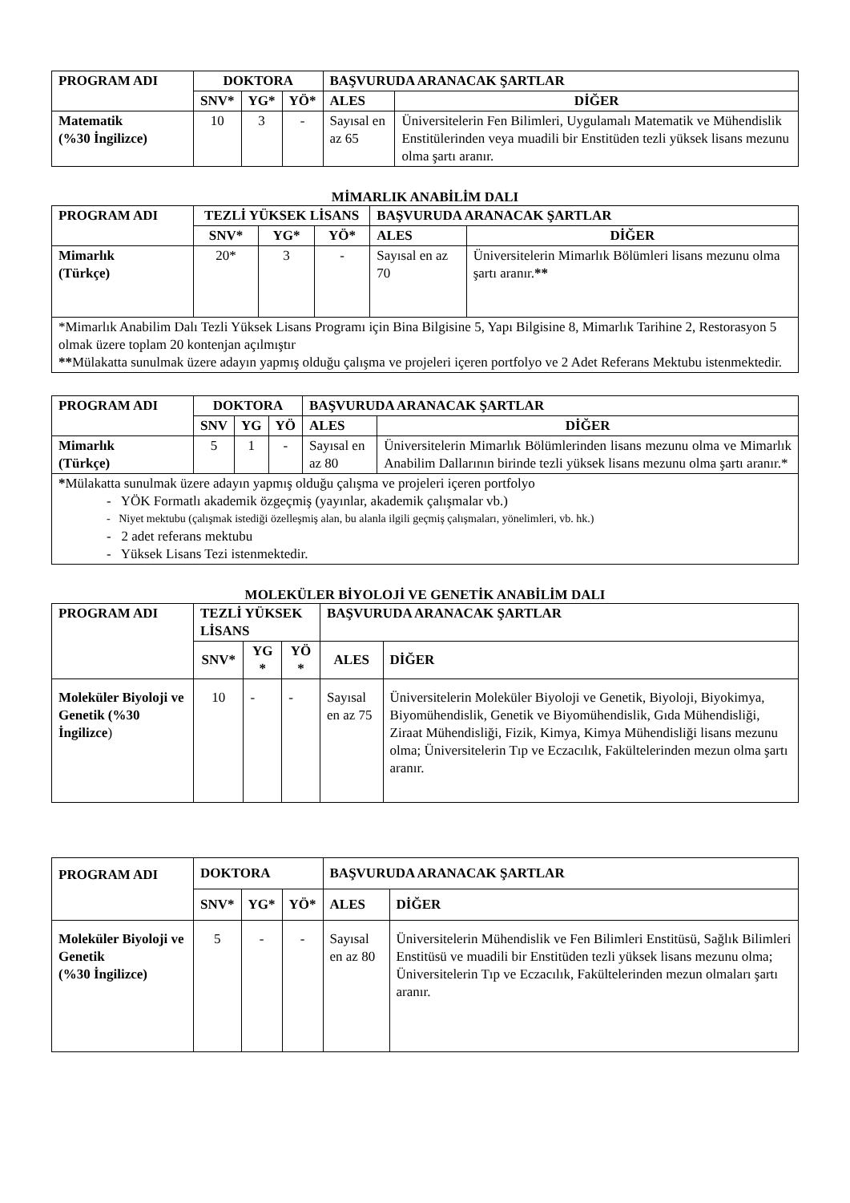| PROGRAM ADI | DOKTORA | | | BAŞVURUDA ARANACAK ŞARTLAR | |
| --- | --- | --- | --- | --- | --- |
| | SNV* | YG* | YÖ* | ALES | DİĞER |
| Matematik (%30 İngilizce) | 10 | 3 | - | Sayısal en az 65 | Üniversitelerin Fen Bilimleri, Uygulamalı Matematik ve Mühendislik Enstitülerinden veya muadili bir Enstitüden tezli yüksek lisans mezunu olma şartı aranır. |
MİMARLIK ANABİLİM DALI
| PROGRAM ADI | TEZLİ YÜKSEK LİSANS | | | BAŞVURUDA ARANACAK ŞARTLAR | |
| --- | --- | --- | --- | --- | --- |
| | SNV* | YG* | YÖ* | ALES | DİĞER |
| Mimarlık (Türkçe) | 20* | 3 | - | Sayısal en az 70 | Üniversitelerin Mimarlık Bölümleri lisans mezunu olma şartı aranır. ** |
| *Mimarlık Anabilim Dalı Tezli Yüksek Lisans Programı için Bina Bilgisine 5, Yapı Bilgisine 8, Mimarlık Tarihine 2, Restorasyon 5 olmak üzere toplam 20 kontenjan açılmıştır ** Mülakatta sunulmak üzere adayın yapmış olduğu çalışma ve projeleri içeren portfolyo ve 2 Adet Referans Mektubu istenmektedir. | | | | | |
| PROGRAM ADI | DOKTORA | | | BAŞVURUDA ARANACAK ŞARTLAR | |
| --- | --- | --- | --- | --- | --- |
| | SNV | YG | YÖ | ALES | DİĞER |
| Mimarlık (Türkçe) | 5 | 1 | - | Sayısal en az 80 | Üniversitelerin Mimarlık Bölümlerinden lisans mezunu olma ve Mimarlık Anabilim Dallarının birinde tezli yüksek lisans mezunu olma şartı aranır.* |
| * Mülakatta sunulmak üzere adayın yapmış olduğu çalışma ve projeleri içeren portfolyo - YÖK Formatlı akademik özgeçmiş (yayınlar, akademik çalışmalar vb.) - Niyet mektubu (çalışmak istediği özelleşmiş alan, bu alanla ilgili geçmiş çalışmaları, yönelimleri, vb. hk.) - 2 adet referans mektubu - Yüksek Lisans Tezi istenmektedir. | | | | | |
MOLEKÜLER BİYOLOJİ VE GENETİK ANABİLİM DALI
| PROGRAM ADI | TEZLİ YÜKSEK LİSANS | | | BAŞVURUDA ARANACAK ŞARTLAR | |
| --- | --- | --- | --- | --- | --- |
| | SNV* | YG * | YÖ * | ALES | DİĞER |
| Moleküler Biyoloji ve Genetik (%30 İngilizce ) | 10 | - | - | Sayısal en az 75 | Üniversitelerin Moleküler Biyoloji ve Genetik, Biyoloji, Biyokimya, Biyomühendislik, Genetik ve Biyomühendislik, Gıda Mühendisliği, Ziraat Mühendisliği, Fizik, Kimya, Kimya Mühendisliği lisans mezunu olma; Üniversitelerin Tıp ve Eczacılık, Fakültelerinden mezun olma şartı aranır. |
| PROGRAM ADI | DOKTORA | | | BAŞVURUDA ARANACAK ŞARTLAR | |
| --- | --- | --- | --- | --- | --- |
| | SNV* | YG* | YÖ* | ALES | DİĞER |
| Moleküler Biyoloji ve Genetik (%30 İngilizce) | 5 | - | - | Sayısal en az 80 | Üniversitelerin Mühendislik ve Fen Bilimleri Enstitüsü, Sağlık Bilimleri Enstitüsü ve muadili bir Enstitüden tezli yüksek lisans mezunu olma; Üniversitelerin Tıp ve Eczacılık, Fakültelerinden mezun olmaları şartı aranır. |